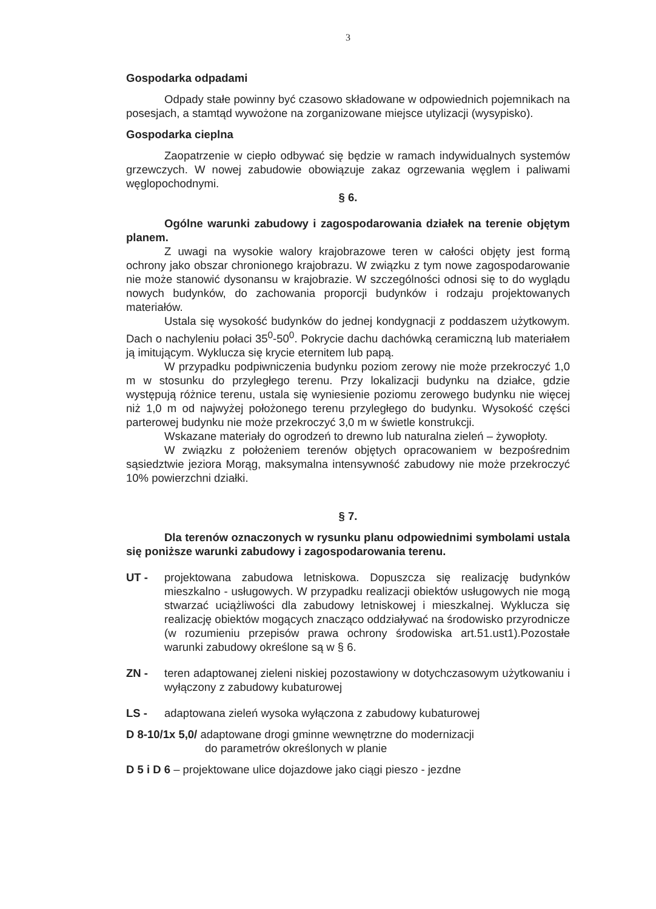3
Gospodarka odpadami
Odpady stałe powinny być czasowo składowane w odpowiednich pojemnikach na posesjach, a stamtąd wywożone na zorganizowane miejsce utylizacji (wysypisko).
Gospodarka cieplna
Zaopatrzenie w ciepło odbywać się będzie w ramach indywidualnych systemów grzewczych. W nowej zabudowie obowiązuje zakaz ogrzewania węglem i paliwami węglopochodnymi.
§ 6.
Ogólne warunki zabudowy i zagospodarowania działek na terenie objętym planem.
Z uwagi na wysokie walory krajobrazowe teren w całości objęty jest formą ochrony jako obszar chronionego krajobrazu. W związku z tym nowe zagospodarowanie nie może stanowić dysonansu w krajobrazie. W szczególności odnosi się to do wyglądu nowych budynków, do zachowania proporcji budynków i rodzaju projektowanych materiałów.
Ustala się wysokość budynków do jednej kondygnacji z poddaszem użytkowym. Dach o nachyleniu połaci 35<sup>0</sup>-50<sup>0</sup>. Pokrycie dachu dachówką ceramiczną lub materiałem ją imitującym. Wyklucza się krycie eternitem lub papą.
W przypadku podpiwniczenia budynku poziom zerowy nie może przekroczyć 1,0 m w stosunku do przyległego terenu. Przy lokalizacji budynku na działce, gdzie występują różnice terenu, ustala się wyniesienie poziomu zerowego budynku nie więcej niż 1,0 m od najwyżej położonego terenu przyległego do budynku. Wysokość części parterowej budynku nie może przekroczyć 3,0 m w świetle konstrukcji.
Wskazane materiały do ogrodzeń to drewno lub naturalna zieleń – żywopłoty.
W związku z położeniem terenów objętych opracowaniem w bezpośrednim sąsiedztwie jeziora Morąg, maksymalna intensywność zabudowy nie może przekroczyć 10% powierzchni działki.
§ 7.
Dla terenów oznaczonych w rysunku planu odpowiednimi symbolami ustala się poniższe warunki zabudowy i zagospodarowania terenu.
UT - projektowana zabudowa letniskowa. Dopuszcza się realizację budynków mieszkalno - usługowych. W przypadku realizacji obiektów usługowych nie mogą stwarzać uciążliwości dla zabudowy letniskowej i mieszkalnej. Wyklucza się realizację obiektów mogących znacząco oddziaływać na środowisko przyrodnicze (w rozumieniu przepisów prawa ochrony środowiska art.51.ust1).Pozostałe warunki zabudowy określone są w § 6.
ZN - teren adaptowanej zieleni niskiej pozostawiony w dotychczasowym użytkowaniu i wyłączony z zabudowy kubaturowej
LS - adaptowana zieleń wysoka wyłączona z zabudowy kubaturowej
D 8-10/1x 5,0/ adaptowane drogi gminne wewnętrzne do modernizacji
do parametrów określonych w planie
D 5 i D 6 – projektowane ulice dojazdowe jako ciągi pieszo - jezdne